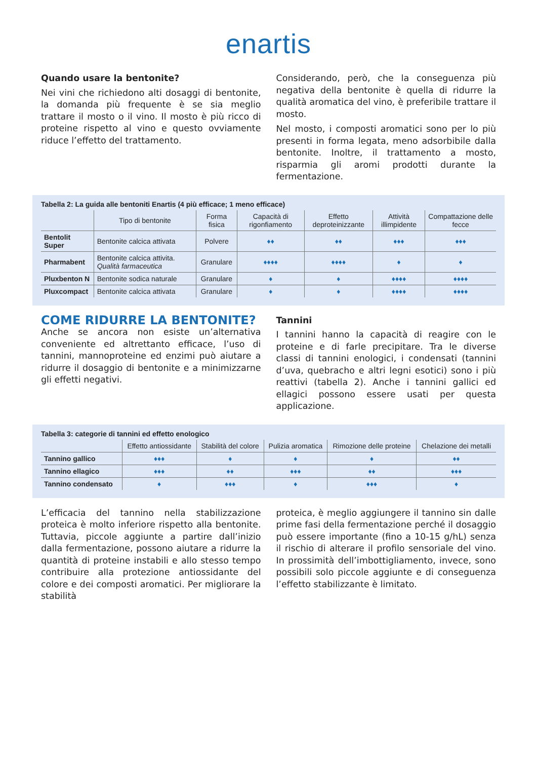enartis
Quando usare la bentonite?
Nei vini che richiedono alti dosaggi di bentonite, la domanda più frequente è se sia meglio trattare il mosto o il vino. Il mosto è più ricco di proteine rispetto al vino e questo ovviamente riduce l’effetto del trattamento.
Considerando, però, che la conseguenza più negativa della bentonite è quella di ridurre la qualità aromatica del vino, è preferibile trattare il mosto.
Nel mosto, i composti aromatici sono per lo più presenti in forma legata, meno adsorbibile dalla bentonite. Inoltre, il trattamento a mosto, risparmia gli aromi prodotti durante la fermentazione.
Tabella 2: La guida alle bentoniti Enartis (4 più efficace; 1 meno efficace)
| | Tipo di bentonite | Forma fisica | Capacità di rigonfiamento | Effetto deproteinizzante | Attività illimpidente | Compattazione delle fecce |
| --- | --- | --- | --- | --- | --- | --- |
| Bentolit Super | Bentonite calcica attivata | Polvere | ♦♦ | ♦♦ | ♦♦♦ | ♦♦♦ |
| Pharmabent | Bentonite calcica attivita. Qualità farmaceutica | Granulare | ♦♦♦♦ | ♦♦♦♦ | ♦ | ♦ |
| Pluxbenton N | Bentonite sodica naturale | Granulare | ♦ | ♦ | ♦♦♦♦ | ♦♦♦♦ |
| Pluxcompact | Bentonite calcica attivata | Granulare | ♦ | ♦ | ♦♦♦♦ | ♦♦♦♦ |
COME RIDURRE LA BENTONITE?
Anche se ancora non esiste un’alternativa conveniente ed altrettanto efficace, l’uso di tannini, mannoproteine ed enzimi può aiutare a ridurre il dosaggio di bentonite e a minimizzarne gli effetti negativi.
Tannini
I tannini hanno la capacità di reagire con le proteine e di farle precipitare. Tra le diverse classi di tannini enologici, i condensati (tannini d’uva, quebracho e altri legni esotici) sono i più reattivi (tabella 2). Anche i tannini gallici ed ellagici possono essere usati per questa applicazione.
Tabella 3: categorie di tannini ed effetto enologico
| | Effetto antiossidante | Stabilità del colore | Pulizia aromatica | Rimozione delle proteine | Chelazione dei metalli |
| --- | --- | --- | --- | --- | --- |
| Tannino gallico | ♦♦♦ | ♦ | ♦ | ♦ | ♦♦ |
| Tannino ellagico | ♦♦♦ | ♦♦ | ♦♦♦ | ♦♦ | ♦♦♦ |
| Tannino condensato | ♦ | ♦♦♦ | ♦ | ♦♦♦ | ♦ |
L’efficacia del tannino nella stabilizzazione proteica è molto inferiore rispetto alla bentonite. Tuttavia, piccole aggiunte a partire dall’inizio dalla fermentazione, possono aiutare a ridurre la quantità di proteine instabili e allo stesso tempo contribuire alla protezione antiossidante del colore e dei composti aromatici. Per migliorare la stabilità
proteica, è meglio aggiungere il tannino sin dalle prime fasi della fermentazione perché il dosaggio può essere importante (fino a 10-15 g/hL) senza il rischio di alterare il profilo sensoriale del vino. In prossimità dell’imbottigliamento, invece, sono possibili solo piccole aggiunte e di conseguenza l’effetto stabilizzante è limitato.